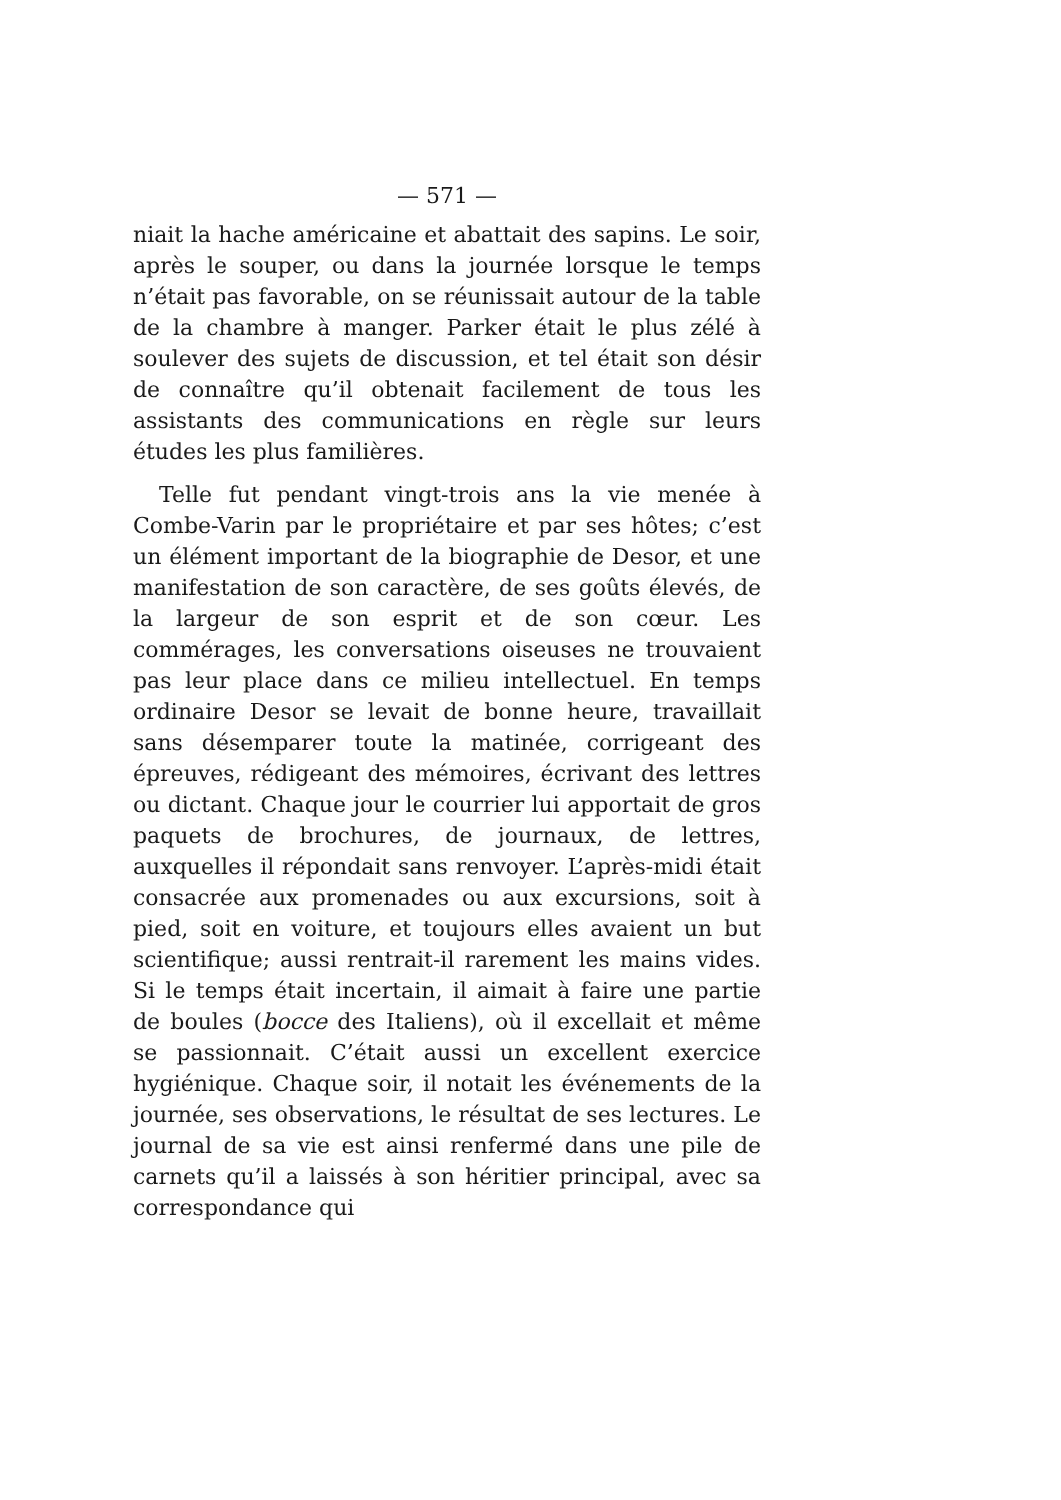— 571 —
niait la hache américaine et abattait des sapins. Le soir, après le souper, ou dans la journée lorsque le temps n’était pas favorable, on se réunissait autour de la table de la chambre à manger. Parker était le plus zélé à soulever des sujets de discussion, et tel était son désir de connaître qu’il obtenait facilement de tous les assistants des communications en règle sur leurs études les plus familières.
Telle fut pendant vingt-trois ans la vie menée à Combe-Varin par le propriétaire et par ses hôtes; c’est un élément important de la biographie de Desor, et une manifestation de son caractère, de ses goûts élevés, de la largeur de son esprit et de son cœur. Les commérages, les conversations oiseuses ne trouvaient pas leur place dans ce milieu intellectuel. En temps ordinaire Desor se levait de bonne heure, travaillait sans désemparer toute la matinée, corrigeant des épreuves, rédigeant des mémoires, écrivant des lettres ou dictant. Chaque jour le courrier lui apportait de gros paquets de brochures, de journaux, de lettres, auxquelles il répondait sans renvoyer. L’après-midi était consacrée aux promenades ou aux excursions, soit à pied, soit en voiture, et toujours elles avaient un but scientifique; aussi rentrait-il rarement les mains vides. Si le temps était incertain, il aimait à faire une partie de boules (bocce des Italiens), où il excellait et même se passionnait. C’était aussi un excellent exercice hygiénique. Chaque soir, il notait les événements de la journée, ses observations, le résultat de ses lectures. Le journal de sa vie est ainsi renfermé dans une pile de carnets qu’il a laissés à son héritier principal, avec sa correspondance qui